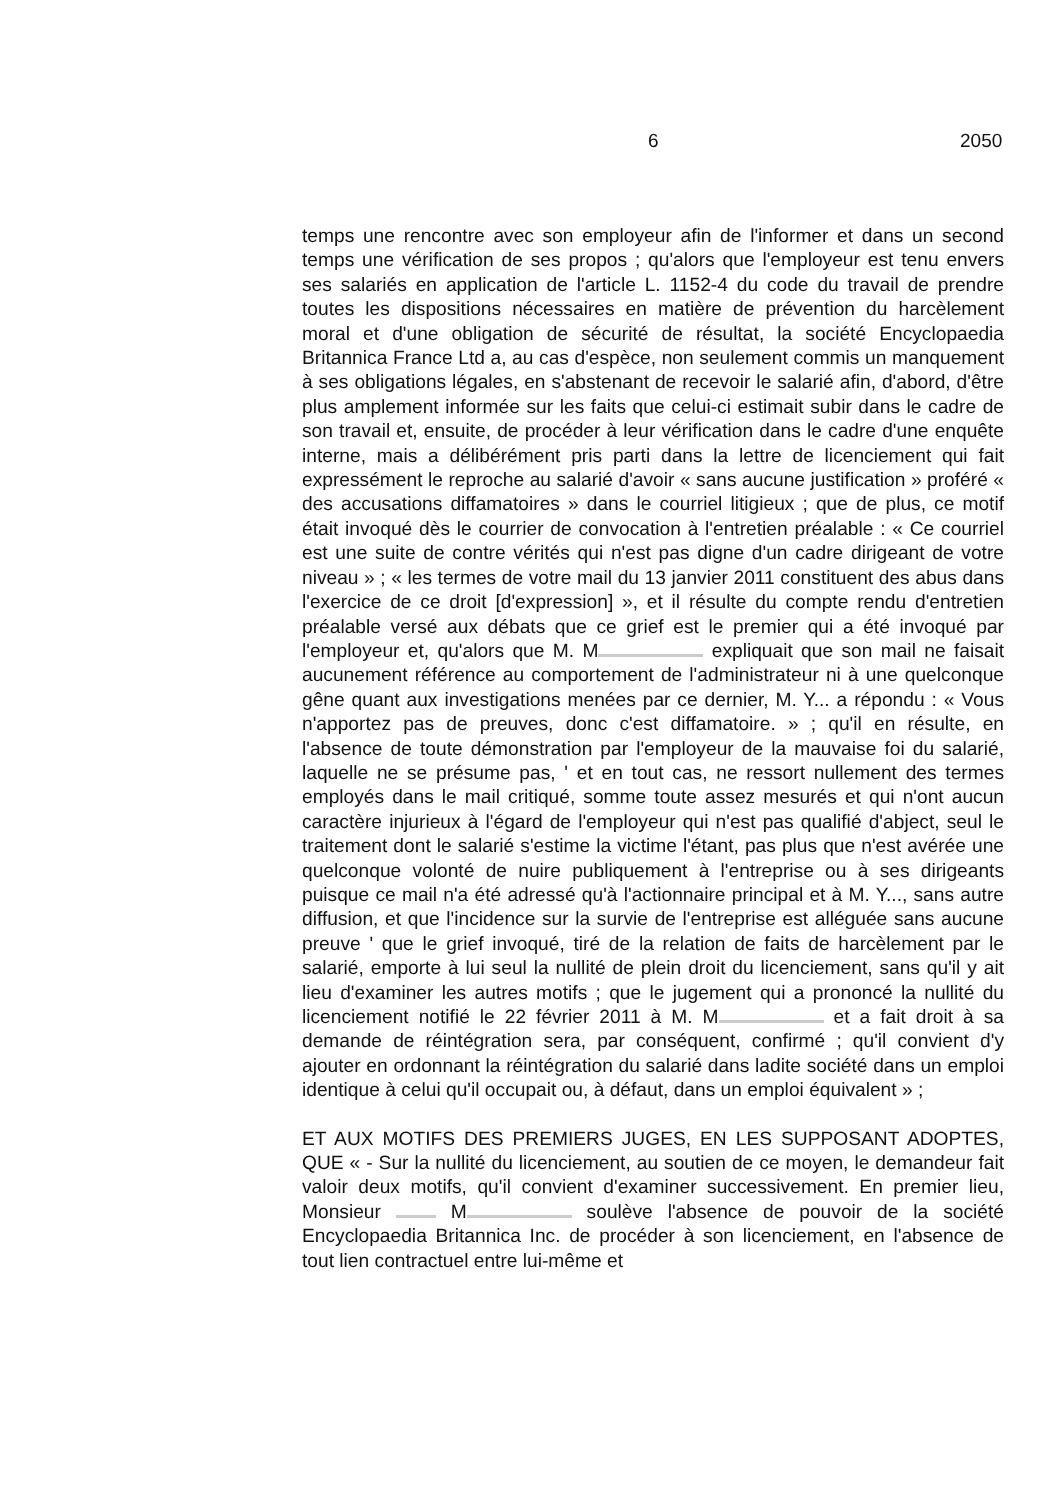6 2050
temps une rencontre avec son employeur afin de l'informer et dans un second temps une vérification de ses propos ; qu'alors que l'employeur est tenu envers ses salariés en application de l'article L. 1152-4 du code du travail de prendre toutes les dispositions nécessaires en matière de prévention du harcèlement moral et d'une obligation de sécurité de résultat, la société Encyclopaedia Britannica France Ltd a, au cas d'espèce, non seulement commis un manquement à ses obligations légales, en s'abstenant de recevoir le salarié afin, d'abord, d'être plus amplement informée sur les faits que celui-ci estimait subir dans le cadre de son travail et, ensuite, de procéder à leur vérification dans le cadre d'une enquête interne, mais a délibérément pris parti dans la lettre de licenciement qui fait expressément le reproche au salarié d'avoir « sans aucune justification » proféré « des accusations diffamatoires » dans le courriel litigieux ; que de plus, ce motif était invoqué dès le courrier de convocation à l'entretien préalable : « Ce courriel est une suite de contre vérités qui n'est pas digne d'un cadre dirigeant de votre niveau » ; « les termes de votre mail du 13 janvier 2011 constituent des abus dans l'exercice de ce droit [d'expression] », et il résulte du compte rendu d'entretien préalable versé aux débats que ce grief est le premier qui a été invoqué par l'employeur et, qu'alors que M. M expliquait que son mail ne faisait aucunement référence au comportement de l'administrateur ni à une quelconque gêne quant aux investigations menées par ce dernier, M. Y... a répondu : « Vous n'apportez pas de preuves, donc c'est diffamatoire. » ; qu'il en résulte, en l'absence de toute démonstration par l'employeur de la mauvaise foi du salarié, laquelle ne se présume pas, ' et en tout cas, ne ressort nullement des termes employés dans le mail critiqué, somme toute assez mesurés et qui n'ont aucun caractère injurieux à l'égard de l'employeur qui n'est pas qualifié d'abject, seul le traitement dont le salarié s'estime la victime l'étant, pas plus que n'est avérée une quelconque volonté de nuire publiquement à l'entreprise ou à ses dirigeants puisque ce mail n'a été adressé qu'à l'actionnaire principal et à M. Y..., sans autre diffusion, et que l'incidence sur la survie de l'entreprise est alléguée sans aucune preuve ' que le grief invoqué, tiré de la relation de faits de harcèlement par le salarié, emporte à lui seul la nullité de plein droit du licenciement, sans qu'il y ait lieu d'examiner les autres motifs ; que le jugement qui a prononcé la nullité du licenciement notifié le 22 février 2011 à M. M et a fait droit à sa demande de réintégration sera, par conséquent, confirmé ; qu'il convient d'y ajouter en ordonnant la réintégration du salarié dans ladite société dans un emploi identique à celui qu'il occupait ou, à défaut, dans un emploi équivalent » ;
ET AUX MOTIFS DES PREMIERS JUGES, EN LES SUPPOSANT ADOPTES, QUE « - Sur la nullité du licenciement, au soutien de ce moyen, le demandeur fait valoir deux motifs, qu'il convient d'examiner successivement. En premier lieu, Monsieur M soulève l'absence de pouvoir de la société Encyclopaedia Britannica Inc. de procéder à son licenciement, en l'absence de tout lien contractuel entre lui-même et